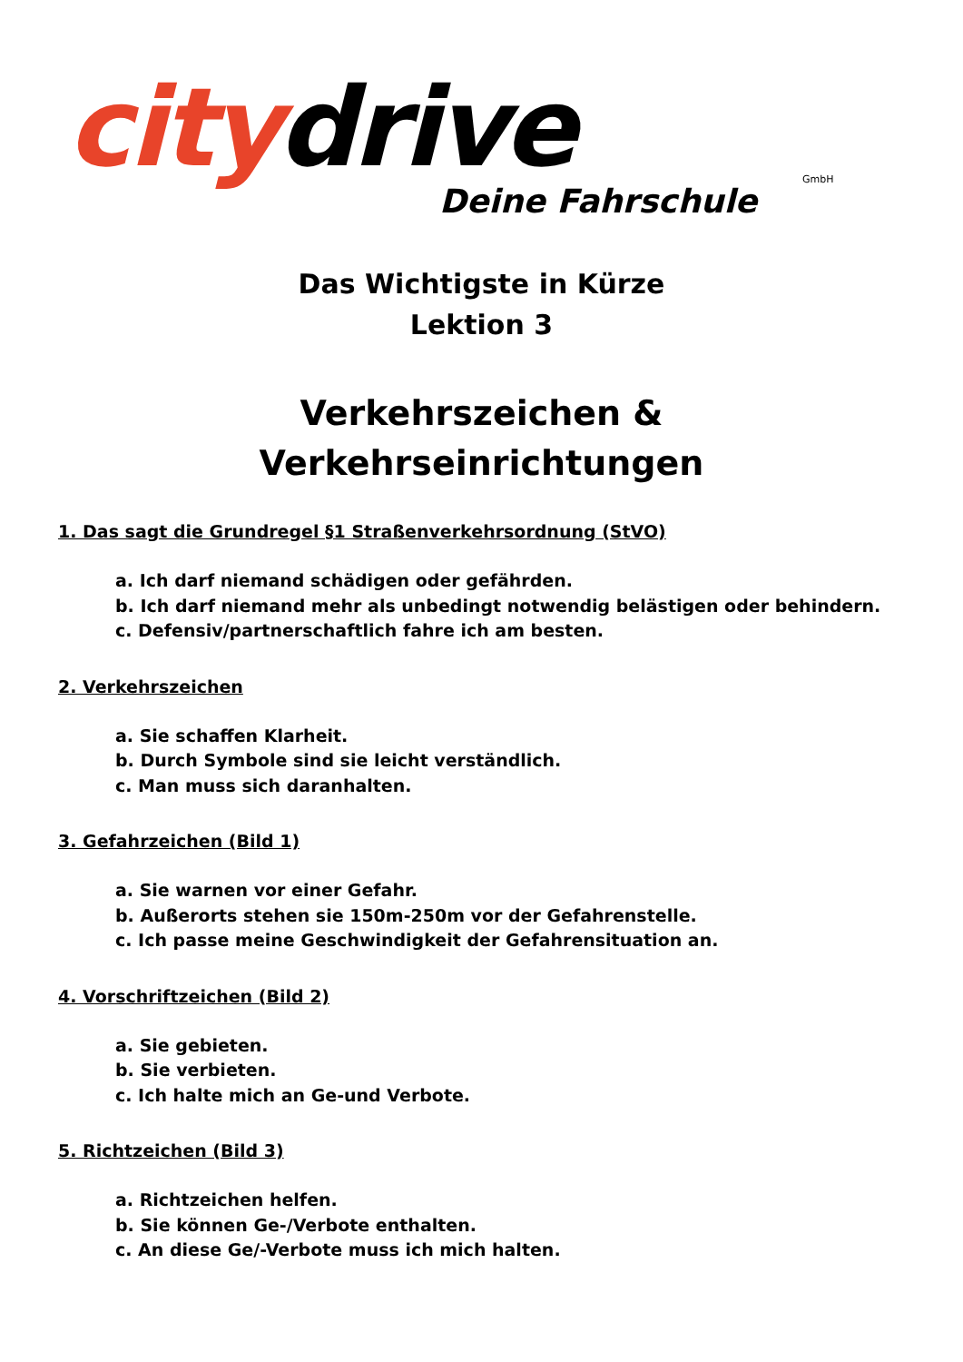citydrive
GmbH
Deine Fahrschule
Das Wichtigste in Kürze
Lektion 3
Verkehrszeichen &
Verkehrseinrichtungen
1. Das sagt die Grundregel §1 Straßenverkehrsordnung (StVO)
a. Ich darf niemand schädigen oder gefährden.
b. Ich darf niemand mehr als unbedingt notwendig belästigen oder behindern.
c. Defensiv/partnerschaftlich fahre ich am besten.
2. Verkehrszeichen
a. Sie schaffen Klarheit.
b. Durch Symbole sind sie leicht verständlich.
c. Man muss sich daranhalten.
3. Gefahrzeichen (Bild 1)
a. Sie warnen vor einer Gefahr.
b. Außerorts stehen sie 150m-250m vor der Gefahrenstelle.
c. Ich passe meine Geschwindigkeit der Gefahrensituation an.
4. Vorschriftzeichen (Bild 2)
a. Sie gebieten.
b. Sie verbieten.
c. Ich halte mich an Ge-und Verbote.
5. Richtzeichen (Bild 3)
a. Richtzeichen helfen.
b. Sie können Ge-/Verbote enthalten.
c. An diese Ge/-Verbote muss ich mich halten.